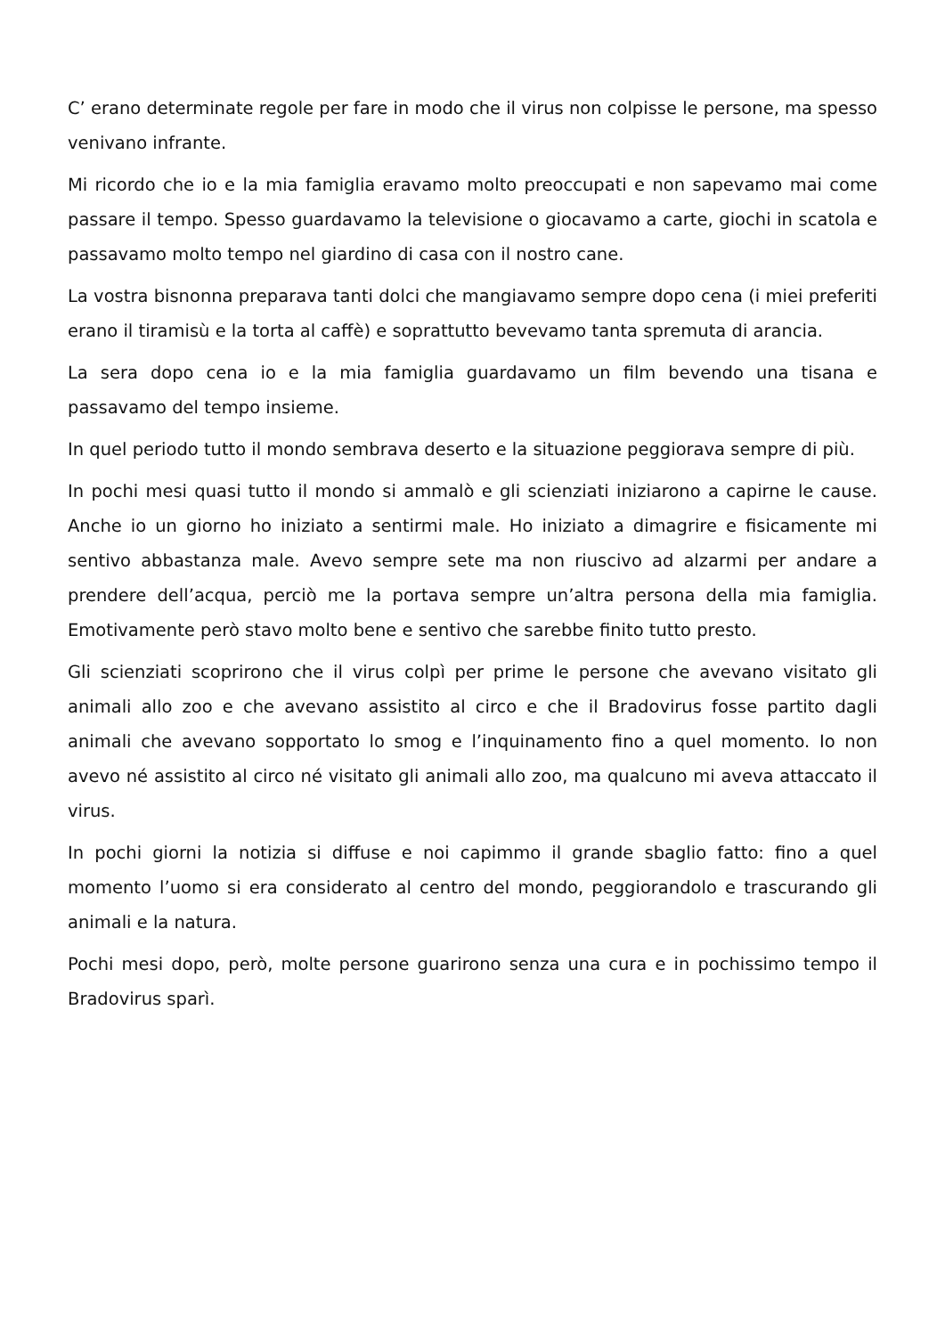C’ erano determinate regole per fare in modo che il virus non colpisse le persone, ma spesso venivano infrante.
Mi ricordo che io e la mia famiglia eravamo molto preoccupati e non sapevamo mai come passare il tempo. Spesso guardavamo la televisione o giocavamo a carte, giochi in scatola e passavamo molto tempo nel giardino di casa con il nostro cane.
La vostra bisnonna preparava tanti dolci che mangiavamo sempre dopo cena (i miei preferiti erano il tiramisù e la torta al caffè) e soprattutto bevevamo tanta spremuta di arancia.
La sera dopo cena io e la mia famiglia guardavamo un film bevendo una tisana e passavamo del tempo insieme.
In quel periodo tutto il mondo sembrava deserto e la situazione peggiorava sempre di più.
In pochi mesi quasi tutto il mondo si ammalò e gli scienziati iniziarono a capirne le cause. Anche io un giorno ho iniziato a sentirmi male. Ho iniziato a dimagrire e fisicamente mi sentivo abbastanza male. Avevo sempre sete ma non riuscivo ad alzarmi per andare a prendere dell’acqua, perciò me la portava sempre un’altra persona della mia famiglia. Emotivamente però stavo molto bene e sentivo che sarebbe finito tutto presto.
Gli scienziati scoprirono che il virus colpì per prime le persone che avevano visitato gli animali allo zoo e che avevano assistito al circo e che il Bradovirus fosse partito dagli animali che avevano sopportato lo smog e l’inquinamento fino a quel momento. Io non avevo né assistito al circo né visitato gli animali allo zoo, ma qualcuno mi aveva attaccato il virus.
In pochi giorni la notizia si diffuse e noi capimmo il grande sbaglio fatto: fino a quel momento l’uomo si era considerato al centro del mondo, peggiorandolo e trascurando gli animali e la natura.
Pochi mesi dopo, però, molte persone guarirono senza una cura e in pochissimo tempo il Bradovirus sparì.